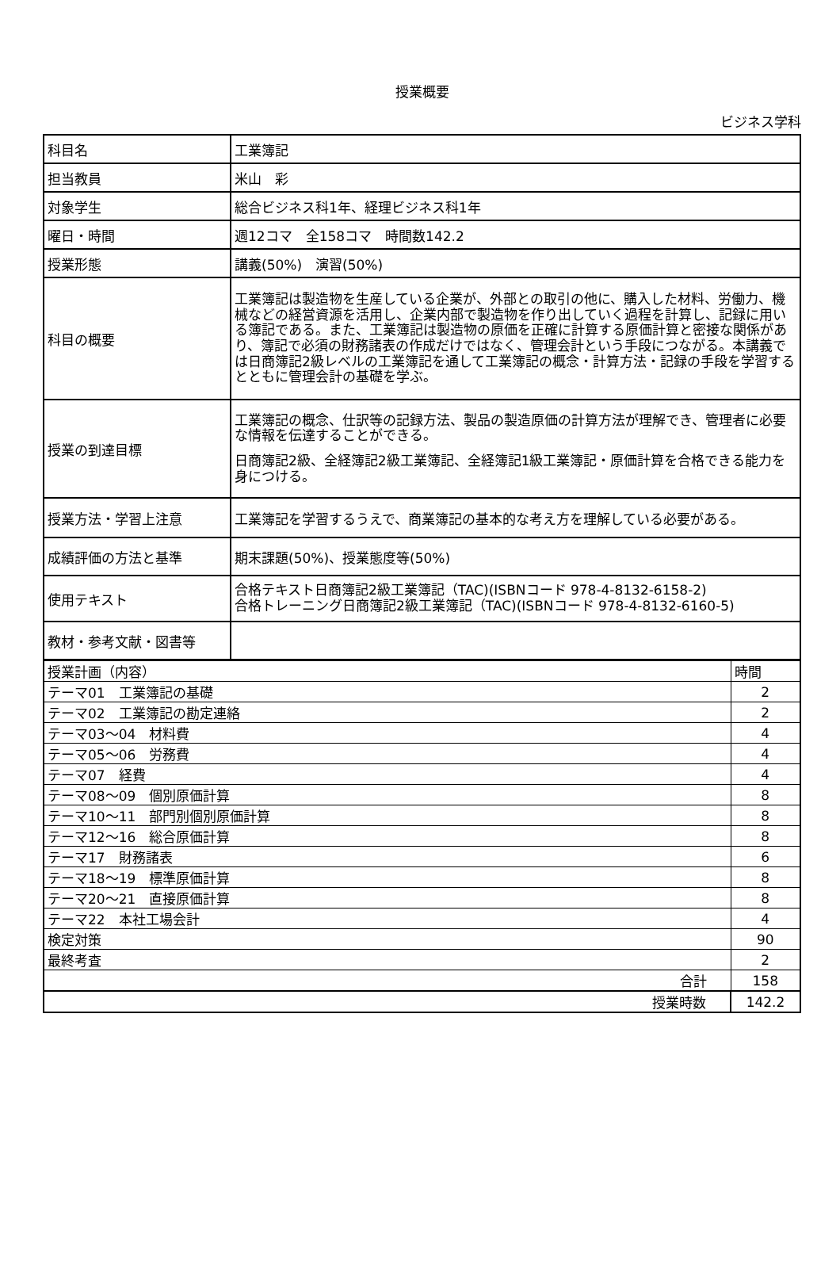授業概要
ビジネス学科
| 科目名 | 工業簿記 |
| 担当教員 | 米山 彩 |
| 対象学生 | 総合ビジネス科1年、経理ビジネス科1年 |
| 曜日・時間 | 週12コマ 全158コマ 時間数142.2 |
| 授業形態 | 講義(50%) 演習(50%) |
| 科目の概要 | 工業簿記は製造物を生産している企業が、外部との取引の他に、購入した材料、労働力、機械などの経営資源を活用し、企業内部で製造物を作り出していく過程を計算し、記録に用いる簿記である。また、工業簿記は製造物の原価を正確に計算する原価計算と密接な関係があり、簿記で必須の財務諸表の作成だけではなく、管理会計という手段につながる。本講義では日商簿記2級レベルの工業簿記を通して工業簿記の概念・計算方法・記録の手段を学習するとともに管理会計の基礎を学ぶ。 |
| 授業の到達目標 | 工業簿記の概念、仕訳等の記録方法、製品の製造原価の計算方法が理解でき、管理者に必要な情報を伝達することができる。 日商簿記2級、全経簿記2級工業簿記、全経簿記1級工業簿記・原価計算を合格できる能力を身につける。 |
| 授業方法・学習上注意 | 工業簿記を学習するうえで、商業簿記の基本的な考え方を理解している必要がある。 |
| 成績評価の方法と基準 | 期末課題(50%)、授業態度等(50%) |
| 使用テキスト | 合格テキスト日商簿記2級工業簿記（TAC)(ISBNコード 978-4-8132-6158-2) 合格トレーニング日商簿記2級工業簿記（TAC)(ISBNコード 978-4-8132-6160-5) |
| 教材・参考文献・図書等 | |
| 授業計画（内容） | 時間 |
| --- | --- |
| テーマ01 工業簿記の基礎 | 2 |
| テーマ02 工業簿記の勘定連絡 | 2 |
| テーマ03～04 材料費 | 4 |
| テーマ05～06 労務費 | 4 |
| テーマ07 経費 | 4 |
| テーマ08～09 個別原価計算 | 8 |
| テーマ10～11 部門別個別原価計算 | 8 |
| テーマ12～16 総合原価計算 | 8 |
| テーマ17 財務諸表 | 6 |
| テーマ18～19 標準原価計算 | 8 |
| テーマ20～21 直接原価計算 | 8 |
| テーマ22 本社工場会計 | 4 |
| 検定対策 | 90 |
| 最終考査 | 2 |
| 合計 | 158 |
| 授業時数 | 142.2 |